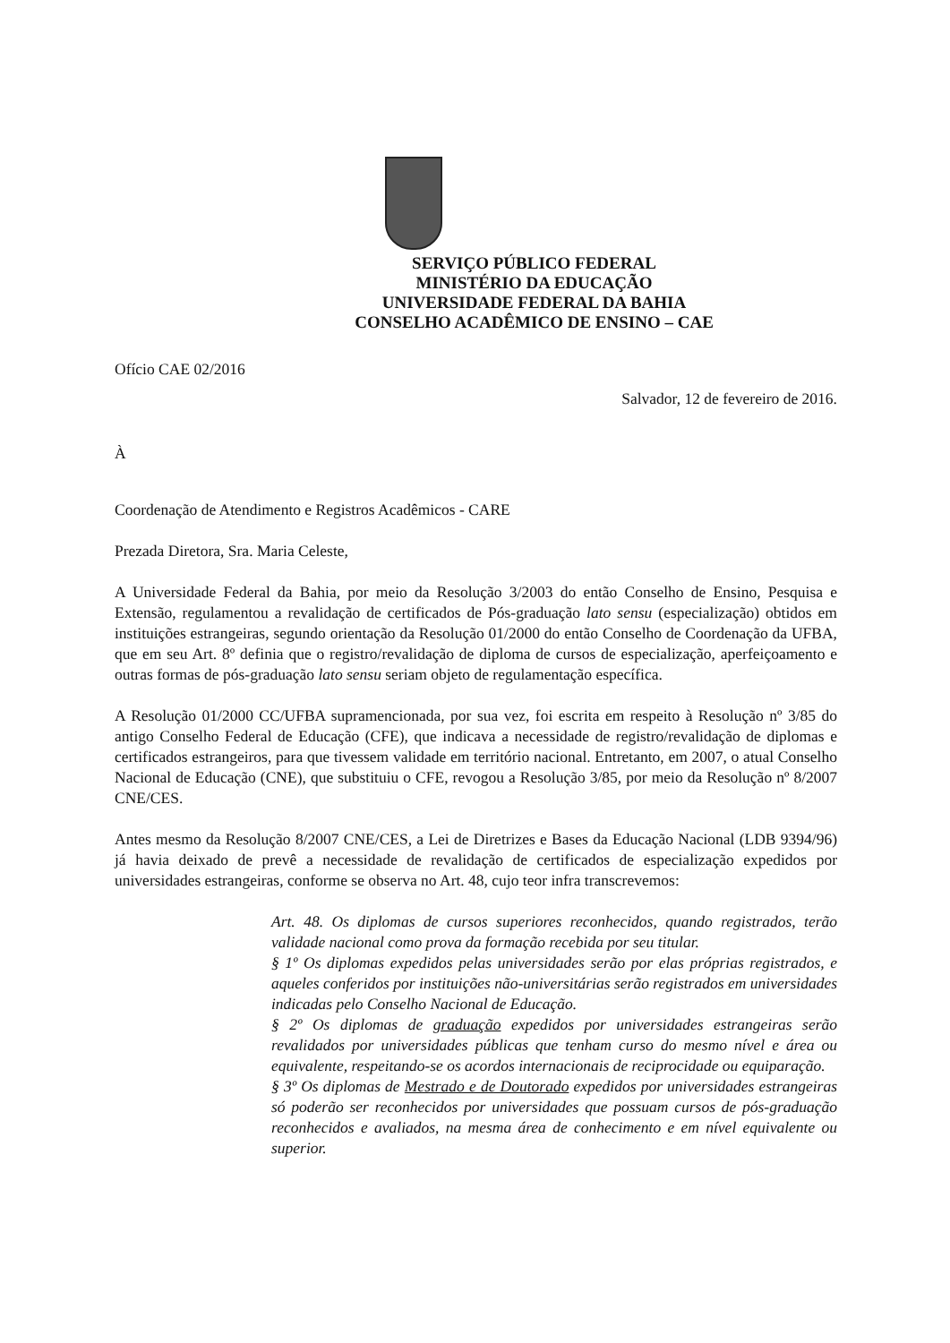SERVIÇO PÚBLICO FEDERAL
MINISTÉRIO DA EDUCAÇÃO
UNIVERSIDADE FEDERAL DA BAHIA
CONSELHO ACADÊMICO DE ENSINO – CAE
Ofício CAE 02/2016
Salvador, 12 de fevereiro de 2016.
À
Coordenação de Atendimento e Registros Acadêmicos - CARE
Prezada Diretora, Sra. Maria Celeste,
A Universidade Federal da Bahia, por meio da Resolução 3/2003 do então Conselho de Ensino, Pesquisa e Extensão, regulamentou a revalidação de certificados de Pós-graduação lato sensu (especialização) obtidos em instituições estrangeiras, segundo orientação da Resolução 01/2000 do então Conselho de Coordenação da UFBA, que em seu Art. 8º definia que o registro/revalidação de diploma de cursos de especialização, aperfeiçoamento e outras formas de pós-graduação lato sensu seriam objeto de regulamentação específica.
A Resolução 01/2000 CC/UFBA supramencionada, por sua vez, foi escrita em respeito à Resolução nº 3/85 do antigo Conselho Federal de Educação (CFE), que indicava a necessidade de registro/revalidação de diplomas e certificados estrangeiros, para que tivessem validade em território nacional. Entretanto, em 2007, o atual Conselho Nacional de Educação (CNE), que substituiu o CFE, revogou a Resolução 3/85, por meio da Resolução nº 8/2007 CNE/CES.
Antes mesmo da Resolução 8/2007 CNE/CES, a Lei de Diretrizes e Bases da Educação Nacional (LDB 9394/96) já havia deixado de prevê a necessidade de revalidação de certificados de especialização expedidos por universidades estrangeiras, conforme se observa no Art. 48, cujo teor infra transcrevemos:
Art. 48. Os diplomas de cursos superiores reconhecidos, quando registrados, terão validade nacional como prova da formação recebida por seu titular.
§ 1º Os diplomas expedidos pelas universidades serão por elas próprias registrados, e aqueles conferidos por instituições não-universitárias serão registrados em universidades indicadas pelo Conselho Nacional de Educação.
§ 2º Os diplomas de graduação expedidos por universidades estrangeiras serão revalidados por universidades públicas que tenham curso do mesmo nível e área ou equivalente, respeitando-se os acordos internacionais de reciprocidade ou equiparação.
§ 3º Os diplomas de Mestrado e de Doutorado expedidos por universidades estrangeiras só poderão ser reconhecidos por universidades que possuam cursos de pós-graduação reconhecidos e avaliados, na mesma área de conhecimento e em nível equivalente ou superior.